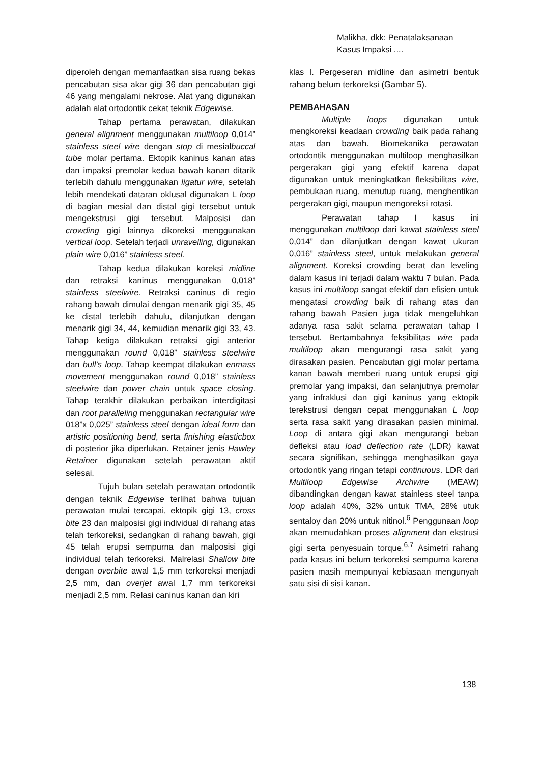Malikha, dkk: Penatalaksanaan
Kasus Impaksi ....
diperoleh dengan memanfaatkan sisa ruang bekas pencabutan sisa akar gigi 36 dan pencabutan gigi 46 yang mengalami nekrose. Alat yang digunakan adalah alat ortodontik cekat teknik Edgewise.
Tahap pertama perawatan, dilakukan general alignment menggunakan multiloop 0,014” stainless steel wire dengan stop di mesialbuccal tube molar pertama. Ektopik kaninus kanan atas dan impaksi premolar kedua bawah kanan ditarik terlebih dahulu menggunakan ligatur wire, setelah lebih mendekati dataran oklusal digunakan L loop di bagian mesial dan distal gigi tersebut untuk mengekstrusi gigi tersebut. Malposisi dan crowding gigi lainnya dikoreksi menggunakan vertical loop. Setelah terjadi unravelling, digunakan plain wire 0,016” stainless steel.
Tahap kedua dilakukan koreksi midline dan retraksi kaninus menggunakan 0,018” stainless steelwire. Retraksi caninus di regio rahang bawah dimulai dengan menarik gigi 35, 45 ke distal terlebih dahulu, dilanjutkan dengan menarik gigi 34, 44, kemudian menarik gigi 33, 43. Tahap ketiga dilakukan retraksi gigi anterior menggunakan round 0,018” stainless steelwire dan bull’s loop. Tahap keempat dilakukan enmass movement menggunakan round 0,018” stainless steelwire dan power chain untuk space closing. Tahap terakhir dilakukan perbaikan interdigitasi dan root paralleling menggunakan rectangular wire 018”x 0,025” stainless steel dengan ideal form dan artistic positioning bend, serta finishing elasticbox di posterior jika diperlukan. Retainer jenis Hawley Retainer digunakan setelah perawatan aktif selesai.
Tujuh bulan setelah perawatan ortodontik dengan teknik Edgewise terlihat bahwa tujuan perawatan mulai tercapai, ektopik gigi 13, cross bite 23 dan malposisi gigi individual di rahang atas telah terkoreksi, sedangkan di rahang bawah, gigi 45 telah erupsi sempurna dan malposisi gigi individual telah terkoreksi. Malrelasi Shallow bite dengan overbite awal 1,5 mm terkoreksi menjadi 2,5 mm, dan overjet awal 1,7 mm terkoreksi menjadi 2,5 mm. Relasi caninus kanan dan kiri
klas I. Pergeseran midline dan asimetri bentuk rahang belum terkoreksi (Gambar 5).
PEMBAHASAN
Multiple loops digunakan untuk mengkoreksi keadaan crowding baik pada rahang atas dan bawah. Biomekanika perawatan ortodontik menggunakan multiloop menghasilkan pergerakan gigi yang efektif karena dapat digunakan untuk meningkatkan fleksibilitas wire, pembukaan ruang, menutup ruang, menghentikan pergerakan gigi, maupun mengoreksi rotasi.
Perawatan tahap I kasus ini menggunakan multiloop dari kawat stainless steel 0,014” dan dilanjutkan dengan kawat ukuran 0,016” stainless steel, untuk melakukan general alignment. Koreksi crowding berat dan leveling dalam kasus ini terjadi dalam waktu 7 bulan. Pada kasus ini multiloop sangat efektif dan efisien untuk mengatasi crowding baik di rahang atas dan rahang bawah Pasien juga tidak mengeluhkan adanya rasa sakit selama perawatan tahap I tersebut. Bertambahnya feksibilitas wire pada multiloop akan mengurangi rasa sakit yang dirasakan pasien. Pencabutan gigi molar pertama kanan bawah memberi ruang untuk erupsi gigi premolar yang impaksi, dan selanjutnya premolar yang infraklusi dan gigi kaninus yang ektopik terekstrusi dengan cepat menggunakan L loop serta rasa sakit yang dirasakan pasien minimal. Loop di antara gigi akan mengurangi beban defleksi atau load deflection rate (LDR) kawat secara signifikan, sehingga menghasilkan gaya ortodontik yang ringan tetapi continuous. LDR dari Multiloop Edgewise Archwire (MEAW) dibandingkan dengan kawat stainless steel tanpa loop adalah 40%, 32% untuk TMA, 28% utuk sentaloy dan 20% untuk nitinol.<sup>6</sup> Penggunaan loop akan memudahkan proses alignment dan ekstrusi gigi serta penyesuain torque.<sup>6,7</sup> Asimetri rahang pada kasus ini belum terkoreksi sempurna karena pasien masih mempunyai kebiasaan mengunyah satu sisi di sisi kanan.
138